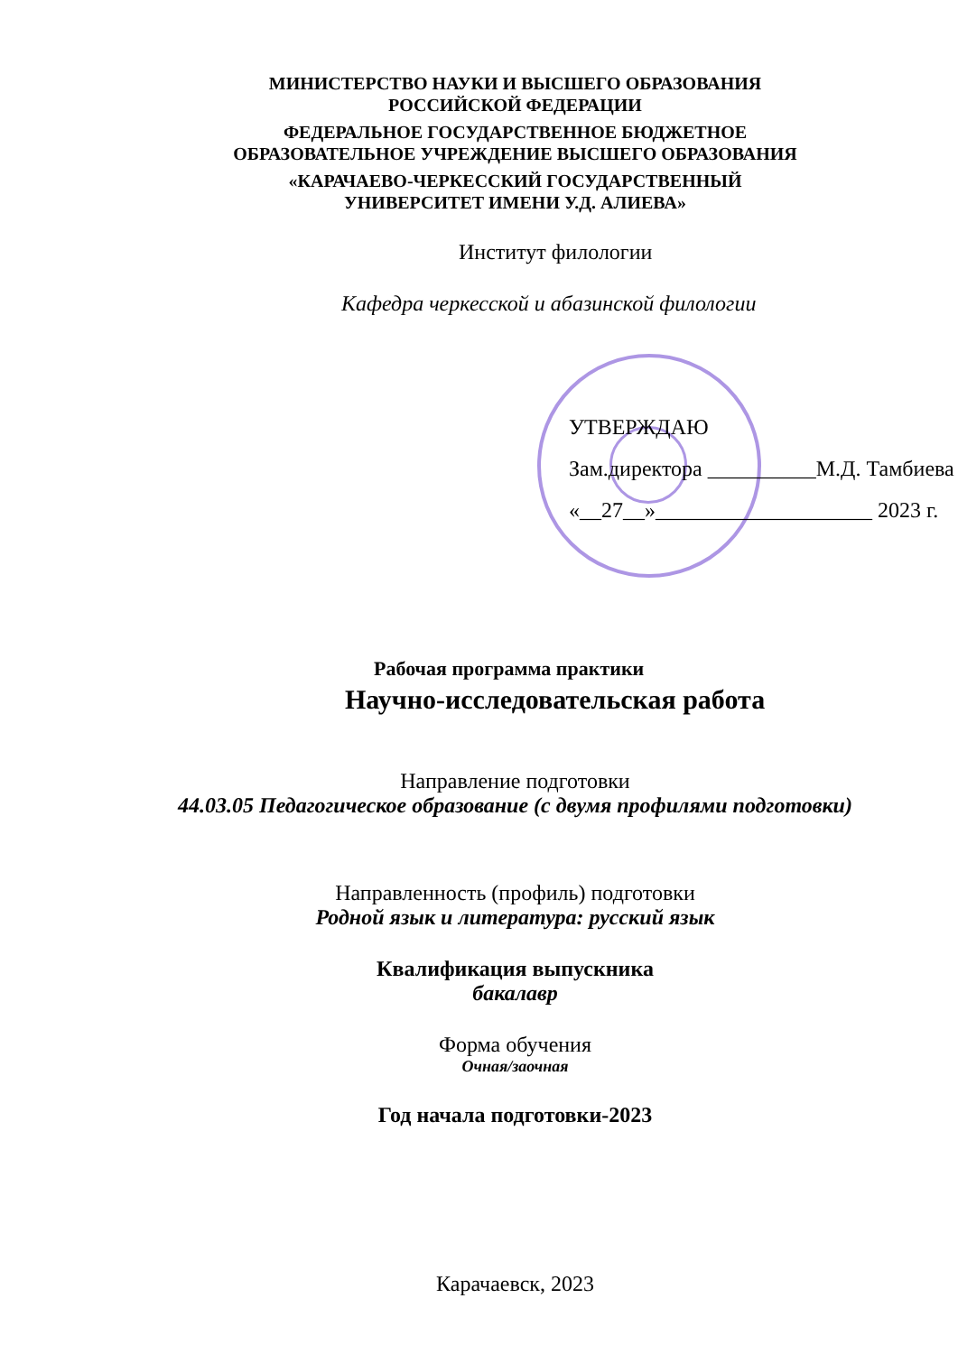МИНИСТЕРСТВО НАУКИ И ВЫСШЕГО ОБРАЗОВАНИЯ
РОССИЙСКОЙ ФЕДЕРАЦИИ
ФЕДЕРАЛЬНОЕ ГОСУДАРСТВЕННОЕ БЮДЖЕТНОЕ
ОБРАЗОВАТЕЛЬНОЕ УЧРЕЖДЕНИЕ ВЫСШЕГО ОБРАЗОВАНИЯ
«КАРАЧАЕВО-ЧЕРКЕССКИЙ ГОСУДАРСТВЕННЫЙ
УНИВЕРСИТЕТ ИМЕНИ У.Д. АЛИЕВА»
Институт филологии
Кафедра черкесской и абазинской филологии
УТВЕРЖДАЮ
Зам.директора __________М.Д. Тамбиева
«__27__»____________________ 2023 г.
Рабочая программа практики
Научно-исследовательская работа
Направление подготовки
44.03.05 Педагогическое образование (с двумя профилями подготовки)
Направленность (профиль) подготовки
Родной язык и литература: русский язык
Квалификация выпускника
бакалавр
Форма обучения
Очная/заочная
Год начала подготовки-2023
Карачаевск, 2023